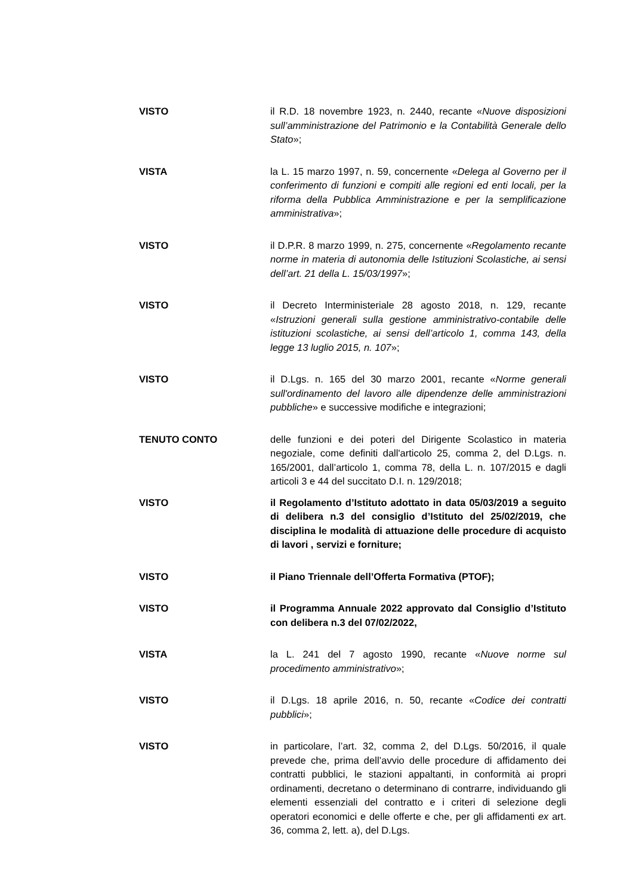VISTO il R.D. 18 novembre 1923, n. 2440, recante «Nuove disposizioni sull’amministrazione del Patrimonio e la Contabilità Generale dello Stato»;
VISTA la L. 15 marzo 1997, n. 59, concernente «Delega al Governo per il conferimento di funzioni e compiti alle regioni ed enti locali, per la riforma della Pubblica Amministrazione e per la semplificazione amministrativa»;
VISTO il D.P.R. 8 marzo 1999, n. 275, concernente «Regolamento recante norme in materia di autonomia delle Istituzioni Scolastiche, ai sensi dell’art. 21 della L. 15/03/1997»;
VISTO il Decreto Interministeriale 28 agosto 2018, n. 129, recante «Istruzioni generali sulla gestione amministrativo-contabile delle istituzioni scolastiche, ai sensi dell’articolo 1, comma 143, della legge 13 luglio 2015, n. 107»;
VISTO il D.Lgs. n. 165 del 30 marzo 2001, recante «Norme generali sull'ordinamento del lavoro alle dipendenze delle amministrazioni pubbliche» e successive modifiche e integrazioni;
TENUTO CONTO delle funzioni e dei poteri del Dirigente Scolastico in materia negoziale, come definiti dall'articolo 25, comma 2, del D.Lgs. n. 165/2001, dall’articolo 1, comma 78, della L. n. 107/2015 e dagli articoli 3 e 44 del succitato D.I. n. 129/2018;
VISTO il Regolamento d’Istituto adottato in data 05/03/2019 a seguito di delibera n.3 del consiglio d’Istituto del 25/02/2019, che disciplina le modalità di attuazione delle procedure di acquisto di lavori , servizi e forniture;
VISTO il Piano Triennale dell’Offerta Formativa (PTOF);
VISTO il Programma Annuale 2022 approvato dal Consiglio d’Istituto con delibera n.3 del 07/02/2022,
VISTA la L. 241 del 7 agosto 1990, recante «Nuove norme sul procedimento amministrativo»;
VISTO il D.Lgs. 18 aprile 2016, n. 50, recante «Codice dei contratti pubblici»;
VISTO in particolare, l’art. 32, comma 2, del D.Lgs. 50/2016, il quale prevede che, prima dell’avvio delle procedure di affidamento dei contratti pubblici, le stazioni appaltanti, in conformità ai propri ordinamenti, decretano o determinano di contrarre, individuando gli elementi essenziali del contratto e i criteri di selezione degli operatori economici e delle offerte e che, per gli affidamenti ex art. 36, comma 2, lett. a), del D.Lgs.